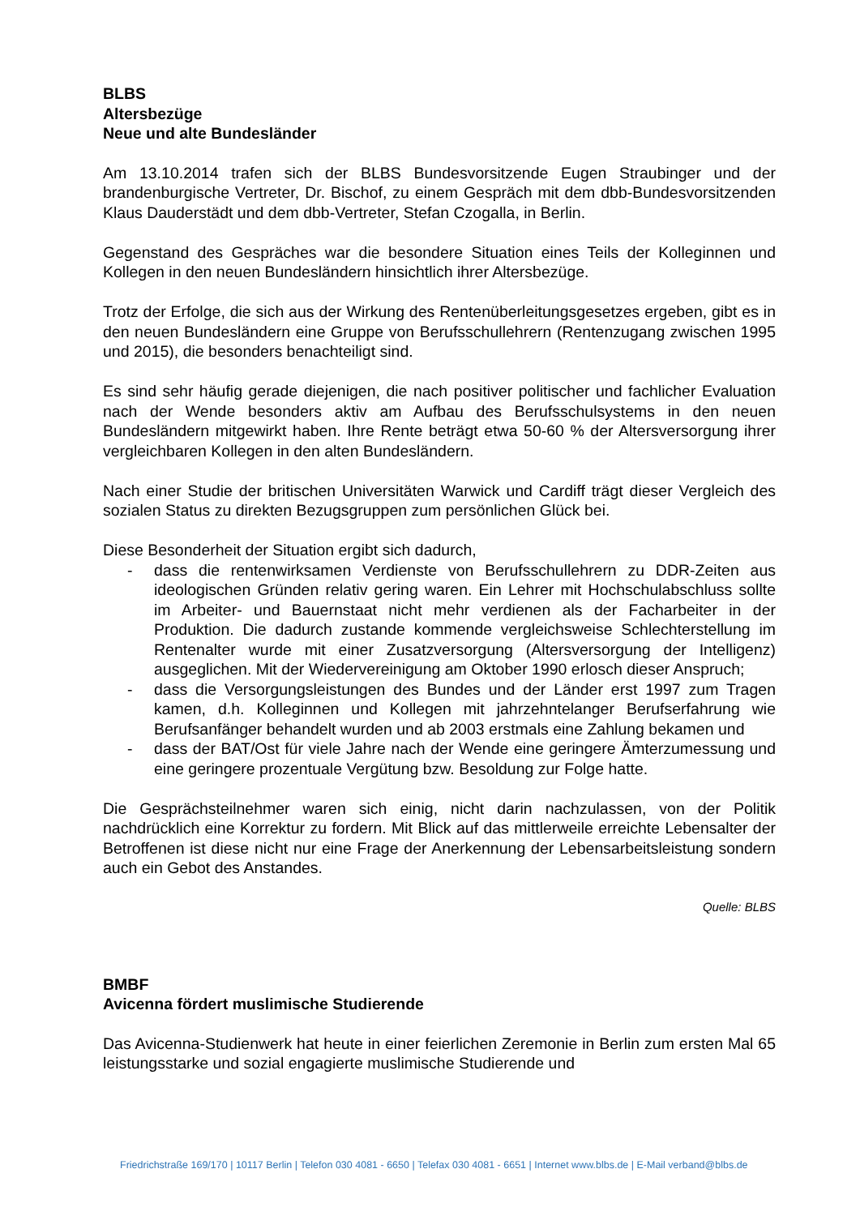BLBS
Altersbezüge
Neue und alte Bundesländer
Am 13.10.2014 trafen sich der BLBS Bundesvorsitzende Eugen Straubinger und der brandenburgische Vertreter, Dr. Bischof, zu einem Gespräch mit dem dbb-Bundesvorsitzenden Klaus Dauderstädt und dem dbb-Vertreter, Stefan Czogalla, in Berlin.
Gegenstand des Gespräches war die besondere Situation eines Teils der Kolleginnen und Kollegen in den neuen Bundesländern hinsichtlich ihrer Altersbezüge.
Trotz der Erfolge, die sich aus der Wirkung des Rentenüberleitungsgesetzes ergeben, gibt es in den neuen Bundesländern eine Gruppe von Berufsschullehrern (Rentenzugang zwischen 1995 und 2015), die besonders benachteiligt sind.
Es sind sehr häufig gerade diejenigen, die nach positiver politischer und fachlicher Evaluation nach der Wende besonders aktiv am Aufbau des Berufsschulsystems in den neuen Bundesländern mitgewirkt haben. Ihre Rente beträgt etwa 50-60 % der Altersversorgung ihrer vergleichbaren Kollegen in den alten Bundesländern.
Nach einer Studie der britischen Universitäten Warwick und Cardiff trägt dieser Vergleich des sozialen Status zu direkten Bezugsgruppen zum persönlichen Glück bei.
Diese Besonderheit der Situation ergibt sich dadurch,
- dass die rentenwirksamen Verdienste von Berufsschullehrern zu DDR-Zeiten aus ideologischen Gründen relativ gering waren. Ein Lehrer mit Hochschulabschluss sollte im Arbeiter- und Bauernstaat nicht mehr verdienen als der Facharbeiter in der Produktion. Die dadurch zustande kommende vergleichsweise Schlechterstellung im Rentenalter wurde mit einer Zusatzversorgung (Altersversorgung der Intelligenz) ausgeglichen. Mit der Wiedervereinigung am Oktober 1990 erlosch dieser Anspruch;
- dass die Versorgungsleistungen des Bundes und der Länder erst 1997 zum Tragen kamen, d.h. Kolleginnen und Kollegen mit jahrzehntelanger Berufserfahrung wie Berufsanfänger behandelt wurden und ab 2003 erstmals eine Zahlung bekamen und
- dass der BAT/Ost für viele Jahre nach der Wende eine geringere Ämterzumessung und eine geringere prozentuale Vergütung bzw. Besoldung zur Folge hatte.
Die Gesprächsteilnehmer waren sich einig, nicht darin nachzulassen, von der Politik nachdrücklich eine Korrektur zu fordern. Mit Blick auf das mittlerweile erreichte Lebensalter der Betroffenen ist diese nicht nur eine Frage der Anerkennung der Lebensarbeitsleistung sondern auch ein Gebot des Anstandes.
Quelle: BLBS
BMBF
Avicenna fördert muslimische Studierende
Das Avicenna-Studienwerk hat heute in einer feierlichen Zeremonie in Berlin zum ersten Mal 65 leistungsstarke und sozial engagierte muslimische Studierende und
Friedrichstraße 169/170 | 10117 Berlin | Telefon 030 4081 - 6650 | Telefax 030 4081 - 6651 | Internet www.blbs.de | E-Mail verband@blbs.de